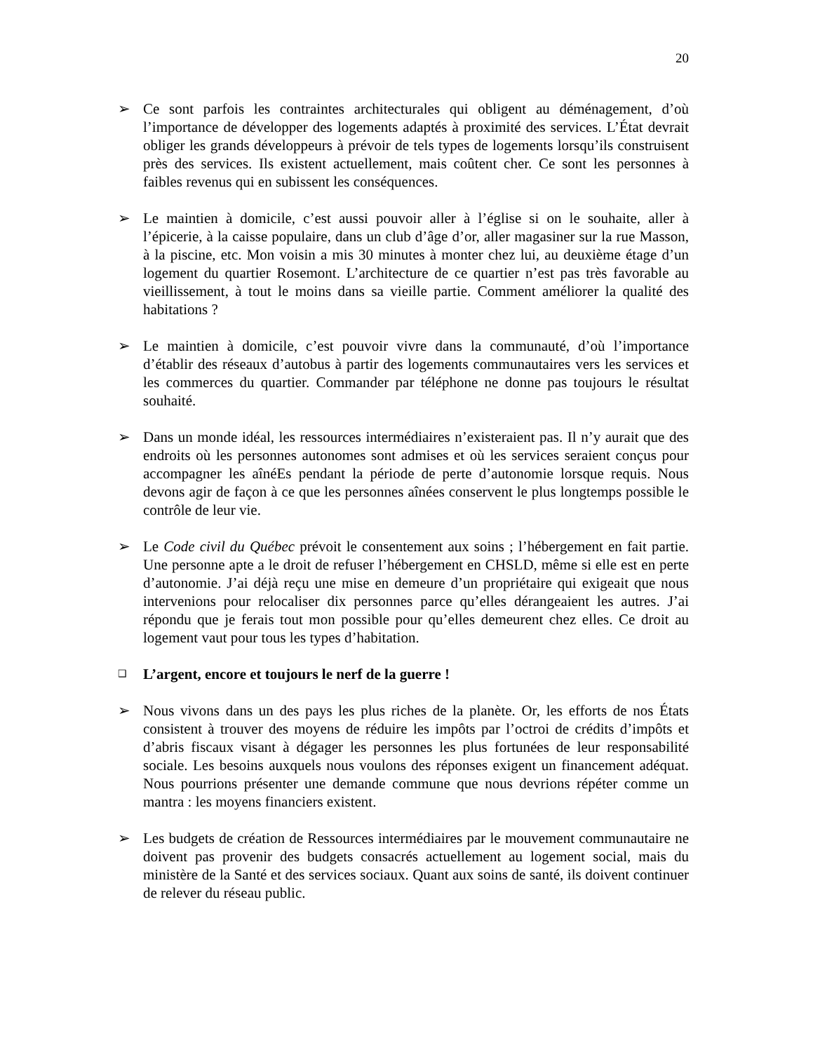20
➢ Ce sont parfois les contraintes architecturales qui obligent au déménagement, d’où l’importance de développer des logements adaptés à proximité des services. L’État devrait obliger les grands développeurs à prévoir de tels types de logements lorsqu’ils construisent près des services. Ils existent actuellement, mais coûtent cher. Ce sont les personnes à faibles revenus qui en subissent les conséquences.
➢ Le maintien à domicile, c’est aussi pouvoir aller à l’église si on le souhaite, aller à l’épicerie, à la caisse populaire, dans un club d’âge d’or, aller magasiner sur la rue Masson, à la piscine, etc. Mon voisin a mis 30 minutes à monter chez lui, au deuxième étage d’un logement du quartier Rosemont. L’architecture de ce quartier n’est pas très favorable au vieillissement, à tout le moins dans sa vieille partie. Comment améliorer la qualité des habitations ?
➢ Le maintien à domicile, c’est pouvoir vivre dans la communauté, d’où l’importance d’établir des réseaux d’autobus à partir des logements communautaires vers les services et les commerces du quartier. Commander par téléphone ne donne pas toujours le résultat souhaité.
➢ Dans un monde idéal, les ressources intermédiaires n’existeraient pas. Il n’y aurait que des endroits où les personnes autonomes sont admises et où les services seraient conçus pour accompagner les aînéEs pendant la période de perte d’autonomie lorsque requis. Nous devons agir de façon à ce que les personnes aînées conservent le plus longtemps possible le contrôle de leur vie.
➢ Le Code civil du Québec prévoit le consentement aux soins ; l’hébergement en fait partie. Une personne apte a le droit de refuser l’hébergement en CHSLD, même si elle est en perte d’autonomie. J’ai déjà reçu une mise en demeure d’un propriétaire qui exigeait que nous intervenions pour relocaliser dix personnes parce qu’elles dérangeaient les autres. J’ai répondu que je ferais tout mon possible pour qu’elles demeurent chez elles. Ce droit au logement vaut pour tous les types d’habitation.
❑ L’argent, encore et toujours le nerf de la guerre !
➢ Nous vivons dans un des pays les plus riches de la planète. Or, les efforts de nos États consistent à trouver des moyens de réduire les impôts par l’octroi de crédits d’impôts et d’abris fiscaux visant à dégager les personnes les plus fortunées de leur responsabilité sociale. Les besoins auxquels nous voulons des réponses exigent un financement adéquat. Nous pourrions présenter une demande commune que nous devrions répéter comme un mantra : les moyens financiers existent.
➢ Les budgets de création de Ressources intermédiaires par le mouvement communautaire ne doivent pas provenir des budgets consacrés actuellement au logement social, mais du ministère de la Santé et des services sociaux. Quant aux soins de santé, ils doivent continuer de relever du réseau public.